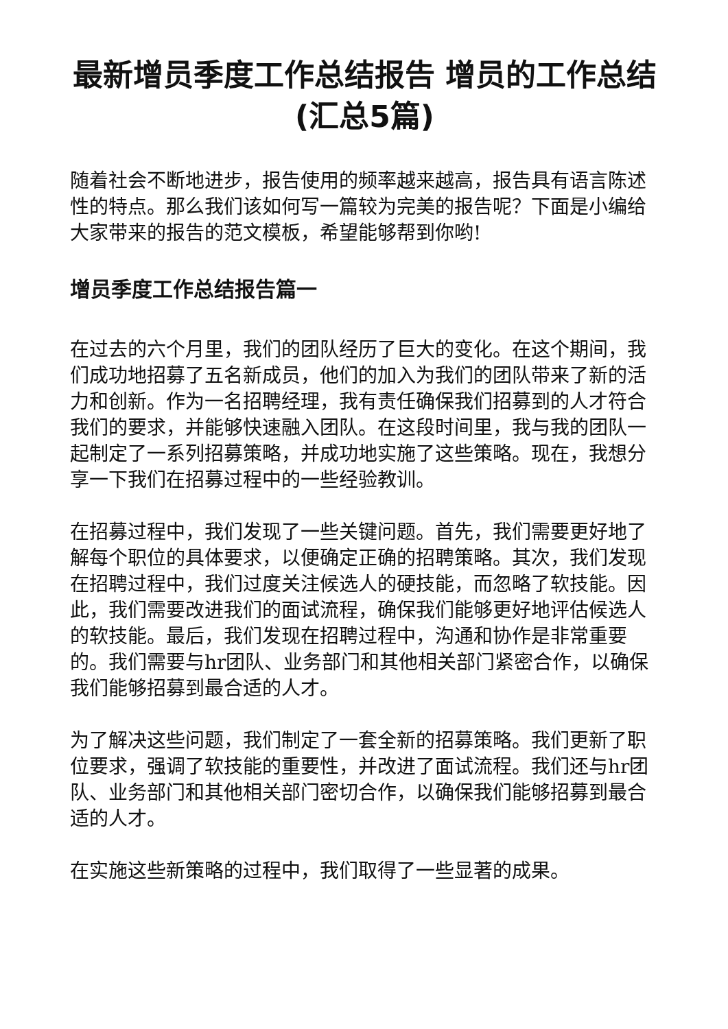最新增员季度工作总结报告 增员的工作总结(汇总5篇)
随着社会不断地进步，报告使用的频率越来越高，报告具有语言陈述性的特点。那么我们该如何写一篇较为完美的报告呢？下面是小编给大家带来的报告的范文模板，希望能够帮到你哟!
增员季度工作总结报告篇一
在过去的六个月里，我们的团队经历了巨大的变化。在这个期间，我们成功地招募了五名新成员，他们的加入为我们的团队带来了新的活力和创新。作为一名招聘经理，我有责任确保我们招募到的人才符合我们的要求，并能够快速融入团队。在这段时间里，我与我的团队一起制定了一系列招募策略，并成功地实施了这些策略。现在，我想分享一下我们在招募过程中的一些经验教训。
在招募过程中，我们发现了一些关键问题。首先，我们需要更好地了解每个职位的具体要求，以便确定正确的招聘策略。其次，我们发现在招聘过程中，我们过度关注候选人的硬技能，而忽略了软技能。因此，我们需要改进我们的面试流程，确保我们能够更好地评估候选人的软技能。最后，我们发现在招聘过程中，沟通和协作是非常重要的。我们需要与hr团队、业务部门和其他相关部门紧密合作，以确保我们能够招募到最合适的人才。
为了解决这些问题，我们制定了一套全新的招募策略。我们更新了职位要求，强调了软技能的重要性，并改进了面试流程。我们还与hr团队、业务部门和其他相关部门密切合作，以确保我们能够招募到最合适的人才。
在实施这些新策略的过程中，我们取得了一些显著的成果。